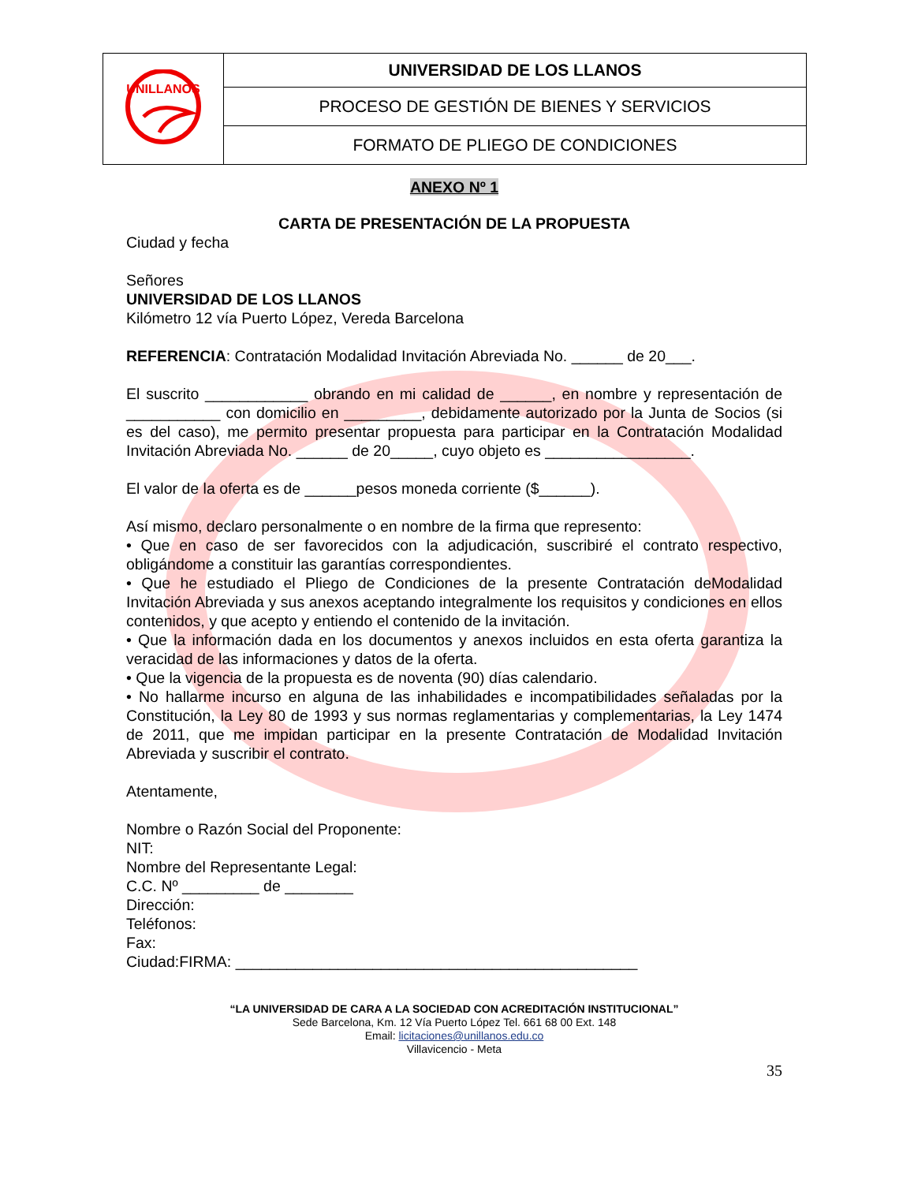| UNILLANOS | UNIVERSIDAD DE LOS LLANOS |
| | PROCESO DE GESTIÓN DE BIENES Y SERVICIOS |
| | FORMATO DE PLIEGO DE CONDICIONES |
ANEXO Nº 1
CARTA DE PRESENTACIÓN DE LA PROPUESTA
Ciudad y fecha
Señores
UNIVERSIDAD DE LOS LLANOS
Kilómetro 12 vía Puerto López, Vereda Barcelona
REFERENCIA: Contratación Modalidad Invitación Abreviada No. ______ de 20___.
El suscrito ____________ obrando en mi calidad de ______, en nombre y representación de ___________ con domicilio en _________, debidamente autorizado por la Junta de Socios (si es del caso), me permito presentar propuesta para participar en la Contratación Modalidad Invitación Abreviada No. ______ de 20_____, cuyo objeto es _________________.
El valor de la oferta es de ______pesos moneda corriente ($______).
Así mismo, declaro personalmente o en nombre de la firma que represento:
• Que en caso de ser favorecidos con la adjudicación, suscribiré el contrato respectivo, obligándome a constituir las garantías correspondientes.
• Que he estudiado el Pliego de Condiciones de la presente Contratación deModalidad Invitación Abreviada y sus anexos aceptando integralmente los requisitos y condiciones en ellos contenidos, y que acepto y entiendo el contenido de la invitación.
• Que la información dada en los documentos y anexos incluidos en esta oferta garantiza la veracidad de las informaciones y datos de la oferta.
• Que la vigencia de la propuesta es de noventa (90) días calendario.
• No hallarme incurso en alguna de las inhabilidades e incompatibilidades señaladas por la Constitución, la Ley 80 de 1993 y sus normas reglamentarias y complementarias, la Ley 1474 de 2011, que me impidan participar en la presente Contratación de Modalidad Invitación Abreviada y suscribir el contrato.
Atentamente,
Nombre o Razón Social del Proponente:
NIT:
Nombre del Representante Legal:
C.C. Nº _________ de ________
Dirección:
Teléfonos:
Fax:
Ciudad:FIRMA: _______________________________________________
“LA UNIVERSIDAD DE CARA A LA SOCIEDAD CON ACREDITACIÓN INSTITUCIONAL”
Sede Barcelona, Km. 12 Vía Puerto López Tel. 661 68 00 Ext. 148
Email: licitaciones@unillanos.edu.co
Villavicencio - Meta
35